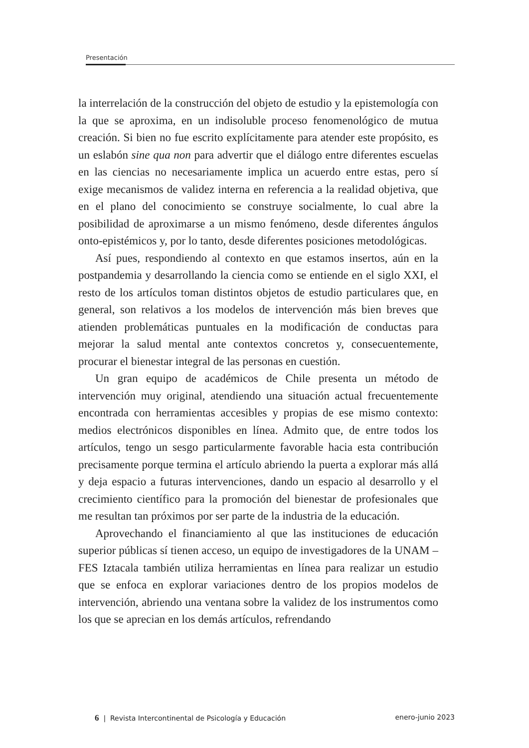Presentación
la interrelación de la construcción del objeto de estudio y la epistemología con la que se aproxima, en un indisoluble proceso fenomenológico de mutua creación. Si bien no fue escrito explícitamente para atender este propósito, es un eslabón sine qua non para advertir que el diálogo entre diferentes escuelas en las ciencias no necesariamente implica un acuerdo entre estas, pero sí exige mecanismos de validez interna en referencia a la realidad objetiva, que en el plano del conocimiento se construye socialmente, lo cual abre la posibilidad de aproximarse a un mismo fenómeno, desde diferentes ángulos onto-epistémicos y, por lo tanto, desde diferentes posiciones metodológicas.
Así pues, respondiendo al contexto en que estamos insertos, aún en la postpandemia y desarrollando la ciencia como se entiende en el siglo XXI, el resto de los artículos toman distintos objetos de estudio particulares que, en general, son relativos a los modelos de intervención más bien breves que atienden problemáticas puntuales en la modificación de conductas para mejorar la salud mental ante contextos concretos y, consecuentemente, procurar el bienestar integral de las personas en cuestión.
Un gran equipo de académicos de Chile presenta un método de intervención muy original, atendiendo una situación actual frecuentemente encontrada con herramientas accesibles y propias de ese mismo contexto: medios electrónicos disponibles en línea. Admito que, de entre todos los artículos, tengo un sesgo particularmente favorable hacia esta contribución precisamente porque termina el artículo abriendo la puerta a explorar más allá y deja espacio a futuras intervenciones, dando un espacio al desarrollo y el crecimiento científico para la promoción del bienestar de profesionales que me resultan tan próximos por ser parte de la industria de la educación.
Aprovechando el financiamiento al que las instituciones de educación superior públicas sí tienen acceso, un equipo de investigadores de la UNAM – FES Iztacala también utiliza herramientas en línea para realizar un estudio que se enfoca en explorar variaciones dentro de los propios modelos de intervención, abriendo una ventana sobre la validez de los instrumentos como los que se aprecian en los demás artículos, refrendando
6 | Revista Intercontinental de Psicología y Educación enero-junio 2023